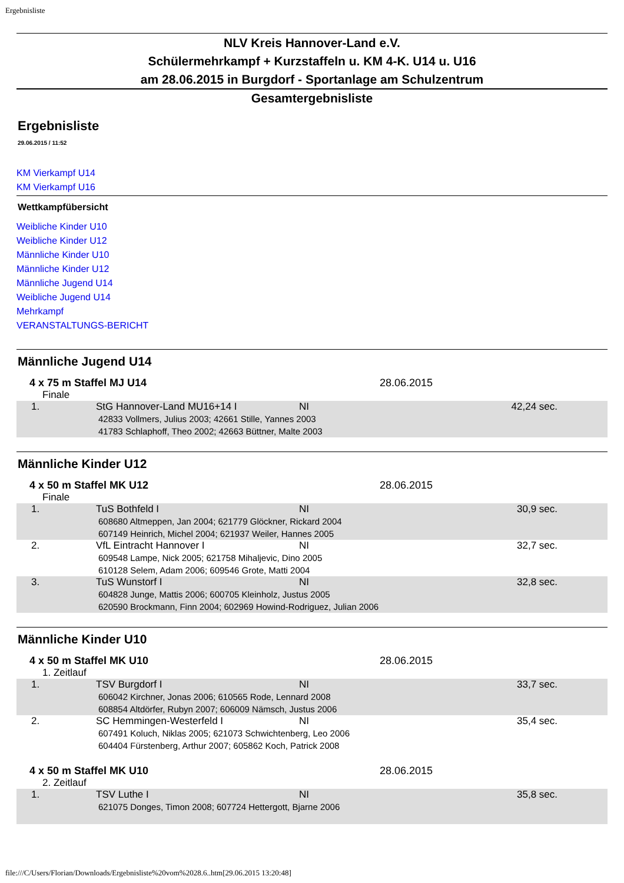Ergebnisliste
NLV Kreis Hannover-Land e.V.
Schülermehrkampf + Kurzstaffeln u. KM 4-K. U14 u. U16
am 28.06.2015 in Burgdorf - Sportanlage am Schulzentrum
Gesamtergebnisliste
Ergebnisliste
29.06.2015 / 11:52
KM Vierkampf U14
KM Vierkampf U16
Wettkampfübersicht
Weibliche Kinder U10
Weibliche Kinder U12
Männliche Kinder U10
Männliche Kinder U12
Männliche Jugend U14
Weibliche Jugend U14
Mehrkampf
VERANSTALTUNGS-BERICHT
Männliche Jugend U14
4 x 75 m Staffel MJ U14 28.06.2015
Finale
| 1. | StG Hannover-Land MU16+14 I | NI | 42,24 sec. |
| 42833 Vollmers, Julius 2003; 42661 Stille, Yannes 2003 41783 Schlaphoff, Theo 2002; 42663 Büttner, Malte 2003 | | | |
Männliche Kinder U12
4 x 50 m Staffel MK U12 28.06.2015
Finale
| 1. | TuS Bothfeld I | NI | 30,9 sec. |
| 608680 Altmeppen, Jan 2004; 621779 Glöckner, Rickard 2004 607149 Heinrich, Michel 2004; 621937 Weiler, Hannes 2005 | | | |
| 2. | VfL Eintracht Hannover I | NI | 32,7 sec. |
| 609548 Lampe, Nick 2005; 621758 Mihaljevic, Dino 2005 610128 Selem, Adam 2006; 609546 Grote, Matti 2004 | | | |
| 3. | TuS Wunstorf I | NI | 32,8 sec. |
| 604828 Junge, Mattis 2006; 600705 Kleinholz, Justus 2005 620590 Brockmann, Finn 2004; 602969 Howind-Rodriguez, Julian 2006 | | | |
Männliche Kinder U10
4 x 50 m Staffel MK U10 28.06.2015
1. Zeitlauf
| 1. | TSV Burgdorf I | NI | 33,7 sec. |
| 606042 Kirchner, Jonas 2006; 610565 Rode, Lennard 2008 608854 Altdörfer, Rubyn 2007; 606009 Nämsch, Justus 2006 | | | |
| 2. | SC Hemmingen-Westerfeld I | NI | 35,4 sec. |
| 607491 Koluch, Niklas 2005; 621073 Schwichtenberg, Leo 2006 604404 Fürstenberg, Arthur 2007; 605862 Koch, Patrick 2008 | | | |
4 x 50 m Staffel MK U10 28.06.2015
2. Zeitlauf
| 1. | TSV Luthe I | NI | 35,8 sec. |
| 621075 Donges, Timon 2008; 607724 Hettergott, Bjarne 2006 | | | |
file:///C/Users/Florian/Downloads/Ergebnisliste%20vom%2028.6..htm[29.06.2015 13:20:48]